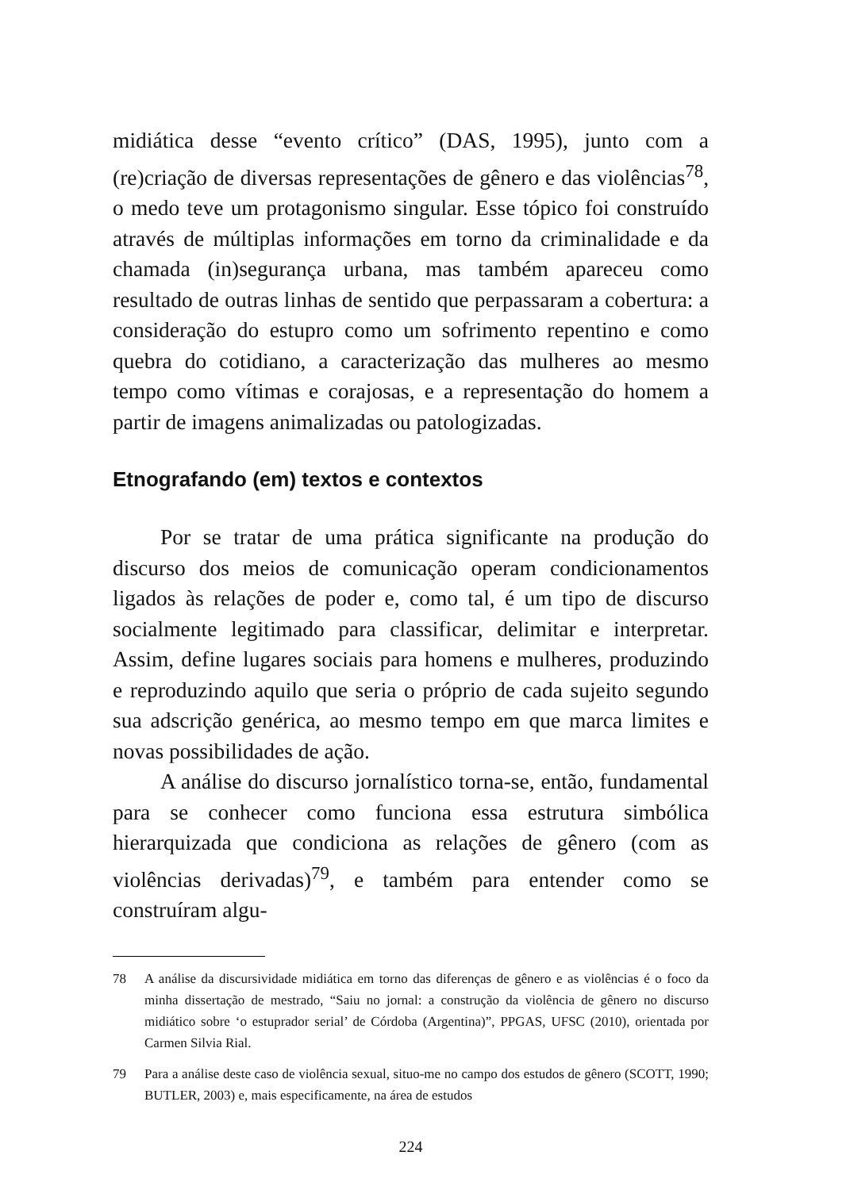midiática desse “evento crítico” (DAS, 1995), junto com a (re)criação de diversas representações de gênero e das violências<sup>78</sup>, o medo teve um protagonismo singular. Esse tópico foi construído através de múltiplas informações em torno da criminalidade e da chamada (in)segurança urbana, mas também apareceu como resultado de outras linhas de sentido que perpassaram a cobertura: a consideração do estupro como um sofrimento repentino e como quebra do cotidiano, a caracterização das mulheres ao mesmo tempo como vítimas e corajosas, e a representação do homem a partir de imagens animalizadas ou patologizadas.
Etnografando (em) textos e contextos
Por se tratar de uma prática significante na produção do discurso dos meios de comunicação operam condicionamentos ligados às relações de poder e, como tal, é um tipo de discurso socialmente legitimado para classificar, delimitar e interpretar. Assim, define lugares sociais para homens e mulheres, produzindo e reproduzindo aquilo que seria o próprio de cada sujeito segundo sua adscrição genérica, ao mesmo tempo em que marca limites e novas possibilidades de ação.
A análise do discurso jornalístico torna-se, então, fundamental para se conhecer como funciona essa estrutura simbólica hierarquizada que condiciona as relações de gênero (com as violências derivadas)<sup>79</sup>, e também para entender como se construíram algu-
78 A análise da discursividade midiática em torno das diferenças de gênero e as violências é o foco da minha dissertação de mestrado, “Saiu no jornal: a construção da violência de gênero no discurso midiático sobre ‘o estuprador serial’ de Córdoba (Argentina)”, PPGAS, UFSC (2010), orientada por Carmen Silvia Rial.
79 Para a análise deste caso de violência sexual, situo-me no campo dos estudos de gênero (SCOTT, 1990; BUTLER, 2003) e, mais especificamente, na área de estudos
224